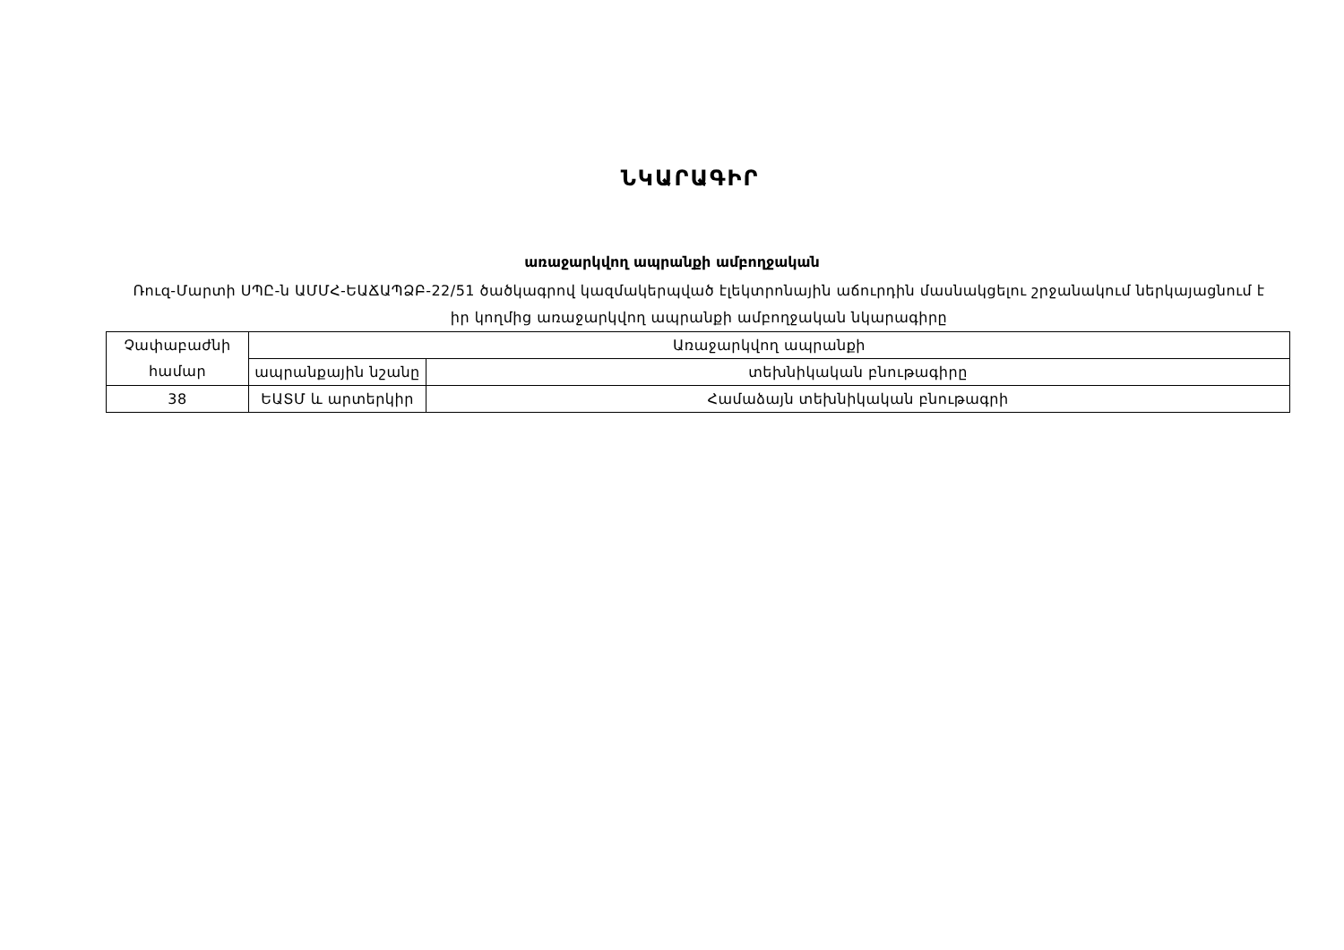ՆԿԱՐԱԳԻՐ
առաջարկվող ապրանքի ամբողջական
Ռուզ-Մարտի ՍՊԸ-ն ԱՄՄՀ-ԵԱՃԱՊՁԲ-22/51 ծածկագրով կազմակերպված էլեկտրոնային աճուրդին մասնակցելու շրջանակում ներկայացնում է իր կողմից առաջարկվող ապրանքի ամբողջական նկարագիրը
| Չափաբաժնի համար | Առաջարկվող ապրանքի | |
| --- | --- | --- |
| | ապրանքային նշանը | տեխնիկական բնութագիրը |
| 38 | ԵԱՏՄ և արտերկիր | Համաձայն տեխնիկական բնութագրի |